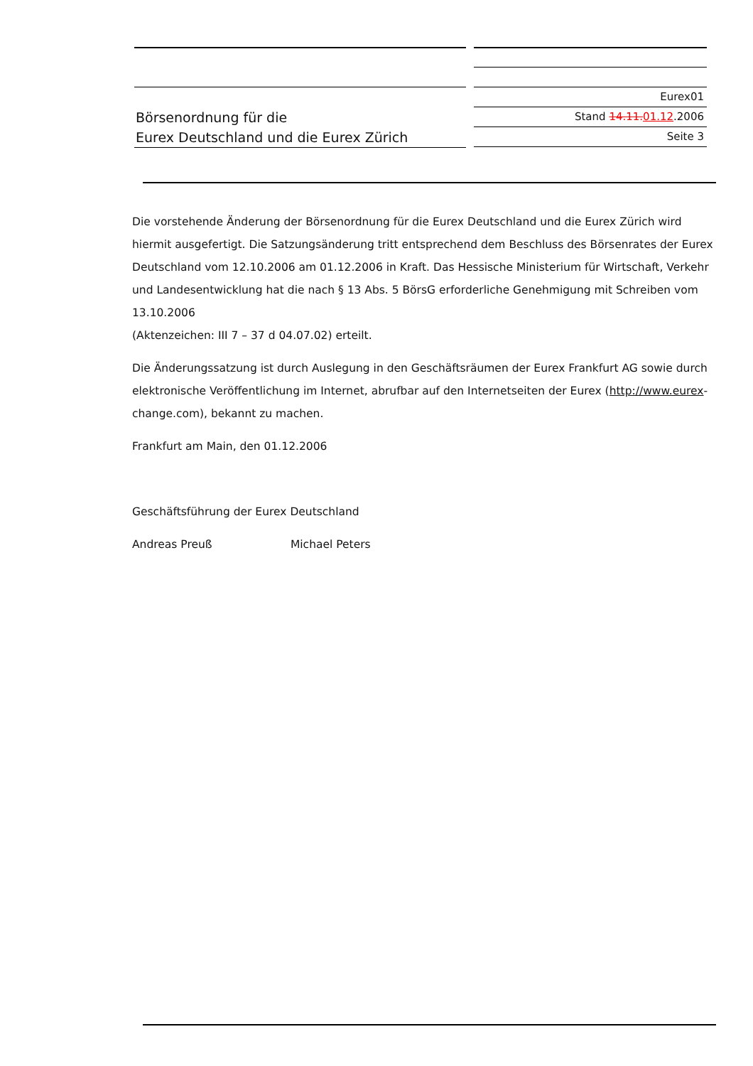Börsenordnung für die
Eurex Deutschland und die Eurex Zürich
Eurex01
Stand 14.11.01.12.2006
Seite 3
Die vorstehende Änderung der Börsenordnung für die Eurex Deutschland und die Eurex Zürich wird hiermit ausgefertigt. Die Satzungsänderung tritt entsprechend dem Beschluss des Börsenrates der Eurex Deutschland vom 12.10.2006 am 01.12.2006 in Kraft. Das Hessische Ministerium für Wirtschaft, Verkehr und Landesentwicklung hat die nach § 13 Abs. 5 BörsG erforderliche Genehmigung mit Schreiben vom 13.10.2006
(Aktenzeichen: III 7 – 37 d 04.07.02) erteilt.
Die Änderungssatzung ist durch Auslegung in den Geschäftsräumen der Eurex Frankfurt AG sowie durch elektronische Veröffentlichung im Internet, abrufbar auf den Internetseiten der Eurex (http://www.eurex-change.com), bekannt zu machen.
Frankfurt am Main, den 01.12.2006
Geschäftsführung der Eurex Deutschland
Andreas Preuß Michael Peters